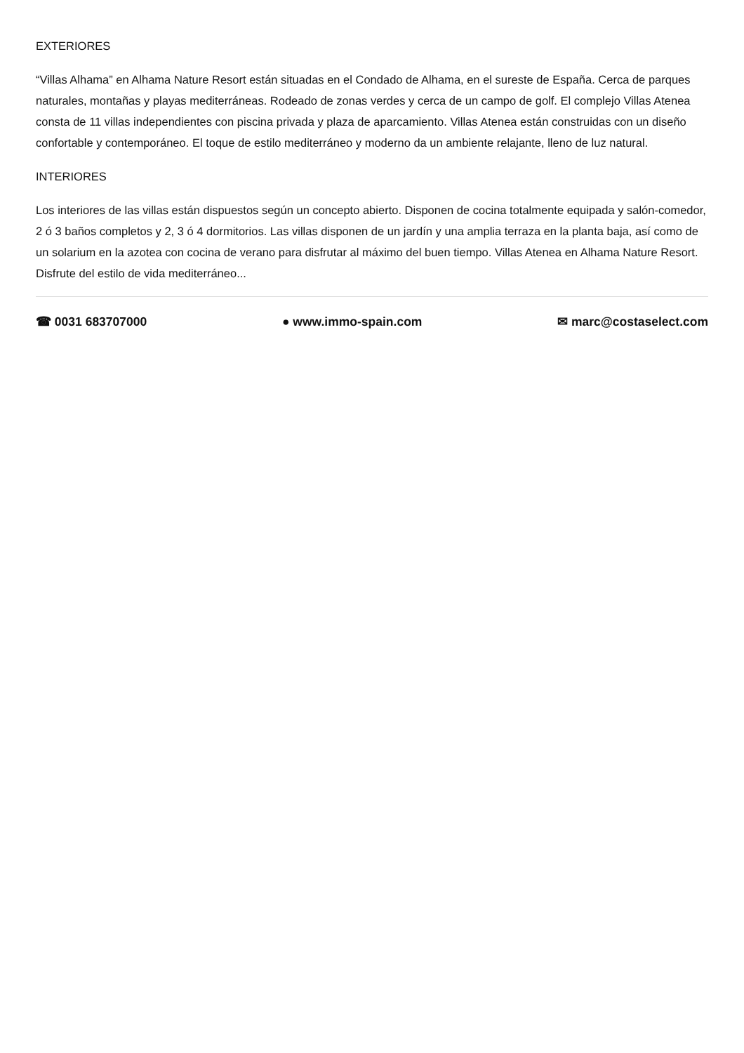EXTERIORES
“Villas Alhama” en Alhama Nature Resort están situadas en el Condado de Alhama, en el sureste de España. Cerca de parques naturales, montañas y playas mediterráneas. Rodeado de zonas verdes y cerca de un campo de golf. El complejo Villas Atenea consta de 11 villas independientes con piscina privada y plaza de aparcamiento. Villas Atenea están construidas con un diseño confortable y contemporáneo. El toque de estilo mediterráneo y moderno da un ambiente relajante, lleno de luz natural.
INTERIORES
Los interiores de las villas están dispuestos según un concepto abierto. Disponen de cocina totalmente equipada y salón-comedor, 2 ó 3 baños completos y 2, 3 ó 4 dormitorios. Las villas disponen de un jardín y una amplia terraza en la planta baja, así como de un solarium en la azotea con cocina de verano para disfrutar al máximo del buen tiempo. Villas Atenea en Alhama Nature Resort. Disfrute del estilo de vida mediterráneo...
☎ 0031 683707000 ● www.immo-spain.com ✉ marc@costaselect.com